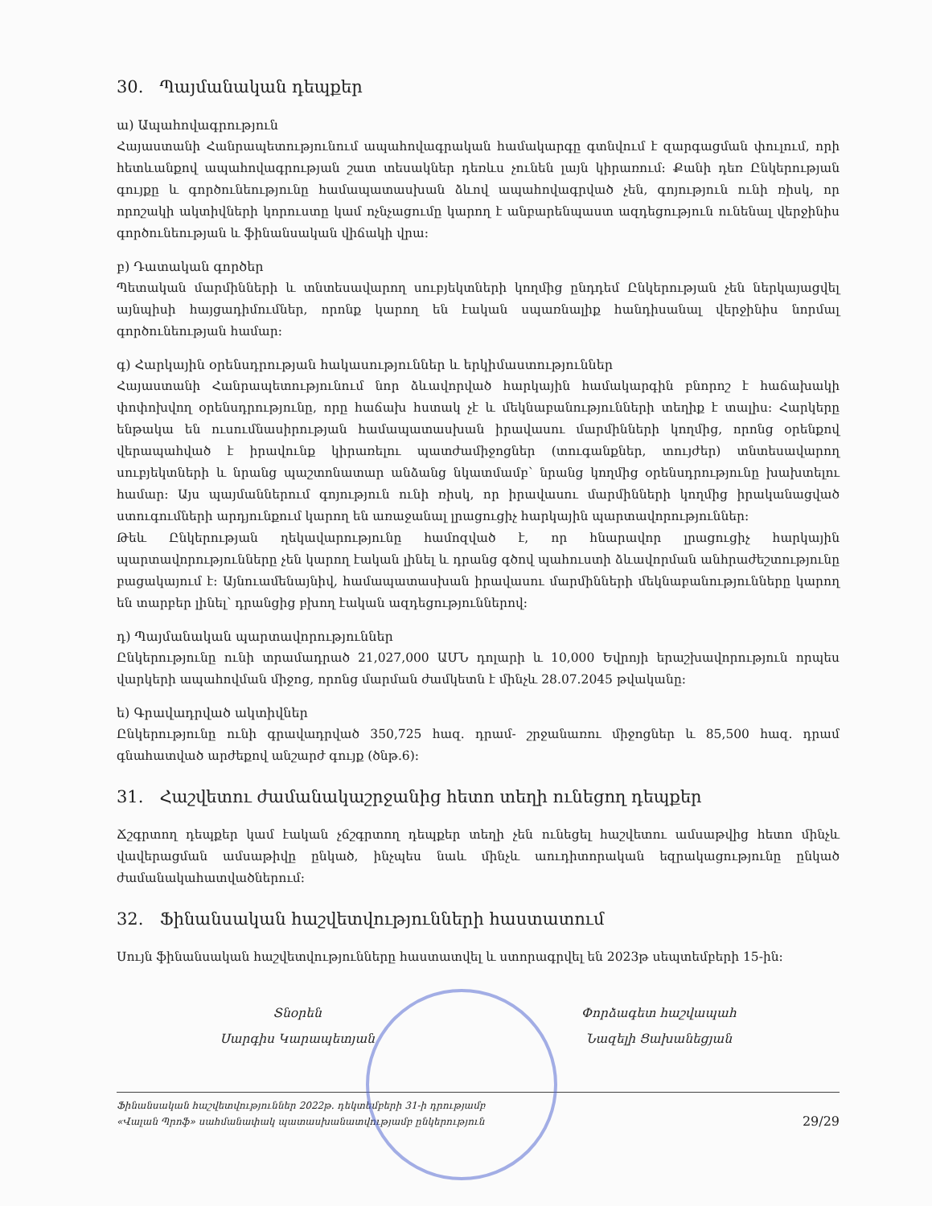30. Պայմանական դեպքեր
ա) Ապահովագրություն
Հայաստանի Հանրապետությունում ապահովագրական համակարգը գտնվում է զարգացման փուլում, որի հետևանքով ապահովագրության շատ տեսակներ դեռևս չունեն լայն կիրառում: Քանի դեռ Ընկերության գույքը և գործունեությունը համապատասխան ձևով ապահովագրված չեն, գոյություն ունի ռիսկ, որ որոշակի ակտիվների կորուստը կամ ոչնչացումը կարող է անբարենպաստ ազդեցություն ունենալ վերջինիս գործունեության և ֆինանսական վիճակի վրա:
բ) Դատական գործեր
Պետական մարմինների և տնտեսավարող սուբյեկտների կողմից ընդդեմ Ընկերության չեն ներկայացվել այնպիսի հայցադիմումներ, որոնք կարող են էական սպառնալիք հանդիսանալ վերջինիս նորմալ գործունեության համար:
գ) Հարկային օրենսդրության հակասություններ և երկիմաստություններ
Հայաստանի Հանրապետությունում նոր ձևավորված հարկային համակարգին բնորոշ է հաճախակի փոփոխվող օրենսդրությունը, որը հաճախ հստակ չէ և մեկնաբանությունների տեղիք է տալիս: Հարկերը ենթակա են ուսումնասիրության համապատասխան իրավասու մարմինների կողմից, որոնց օրենքով վերապահված է իրավունք կիրառելու պատժամիջոցներ (տուգանքներ, տույժեր) տնտեսավարող սուբյեկտների և նրանց պաշտոնատար անձանց նկատմամբ՝ նրանց կողմից օրենսդրությունը խախտելու համար: Այս պայմաններում գոյություն ունի ռիսկ, որ իրավասու մարմինների կողմից իրականացված ստուգումների արդյունքում կարող են առաջանալ լրացուցիչ հարկային պարտավորություններ:
Թեև Ընկերության ղեկավարությունը համոզված է, որ հնարավոր լրացուցիչ հարկային պարտավորությունները չեն կարող էական լինել և դրանց գծով պահուստի ձևավորման անհրաժեշտությունը բացակայում է: Այնուամենայնիվ, համապատասխան իրավասու մարմինների մեկնաբանությունները կարող են տարբեր լինել՝ դրանցից բխող էական ազդեցություններով:
դ) Պայմանական պարտավորություններ
Ընկերությունը ունի տրամադրած 21,027,000 ԱՄՆ դոլարի և 10,000 Եվրոյի երաշխավորություն որպես վարկերի ապահովման միջոց, որոնց մարման ժամկետն է մինչև 28.07.2045 թվականը:
ե) Գրավադրված ակտիվներ
Ընկերությունը ունի գրավադրված 350,725 հազ. դրամ- շրջանառու միջոցներ և 85,500 հազ. դրամ գնահատված արժեքով անշարժ գույք (ծնթ.6):
31. Հաշվետու ժամանակաշրջանից հետո տեղի ունեցող դեպքեր
Ճշգրտող դեպքեր կամ էական չճշգրտող դեպքեր տեղի չեն ունեցել հաշվետու ամսաթվից հետո մինչև վավերացման ամսաթիվը ընկած, ինչպես նաև մինչև աուդիտորական եզրակացությունը ընկած ժամանակահատվածներում:
32. Ֆինանսական հաշվետվությունների հաստատում
Սույն ֆինանսական հաշվետվությունները հաստատվել և ստորագրվել են 2023թ սեպտեմբերի 15-ին:
Տնօրեն
Սարգիս Կարապետյան
Փորձագետ հաշվապահ
Նազելի Ցախանեցյան
Ֆինանսական հաշվետվություններ 2022թ. դեկտեմբերի 31-ի դրությամբ
«Վալան Պրոֆ» սահմանափակ պատասխանատվությամբ ընկերություն
29/29